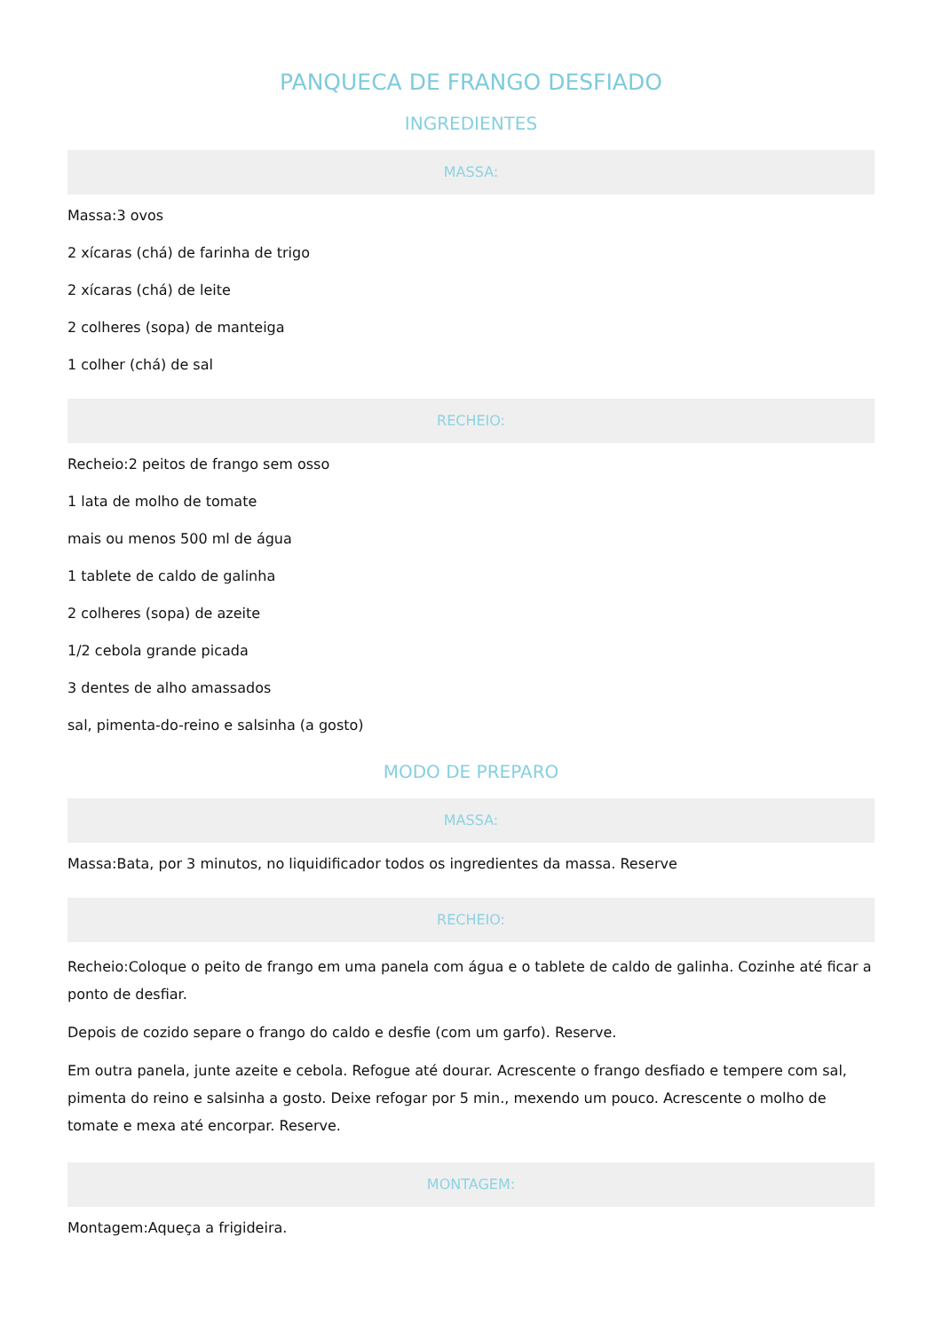PANQUECA DE FRANGO DESFIADO
INGREDIENTES
MASSA:
Massa:3 ovos
2 xícaras (chá) de farinha de trigo
2 xícaras (chá) de leite
2 colheres (sopa) de manteiga
1 colher (chá) de sal
RECHEIO:
Recheio:2 peitos de frango sem osso
1 lata de molho de tomate
mais ou menos 500 ml de água
1 tablete de caldo de galinha
2 colheres (sopa) de azeite
1/2 cebola grande picada
3 dentes de alho amassados
sal, pimenta-do-reino e salsinha (a gosto)
MODO DE PREPARO
MASSA:
Massa:Bata, por 3 minutos, no liquidificador todos os ingredientes da massa. Reserve
RECHEIO:
Recheio:Coloque o peito de frango em uma panela com água e o tablete de caldo de galinha. Cozinhe até ficar a ponto de desfiar.
Depois de cozido separe o frango do caldo e desfie (com um garfo). Reserve.
Em outra panela, junte azeite e cebola. Refogue até dourar. Acrescente o frango desfiado e tempere com sal, pimenta do reino e salsinha a gosto. Deixe refogar por 5 min., mexendo um pouco. Acrescente o molho de tomate e mexa até encorpar. Reserve.
MONTAGEM:
Montagem:Aqueça a frigideira.